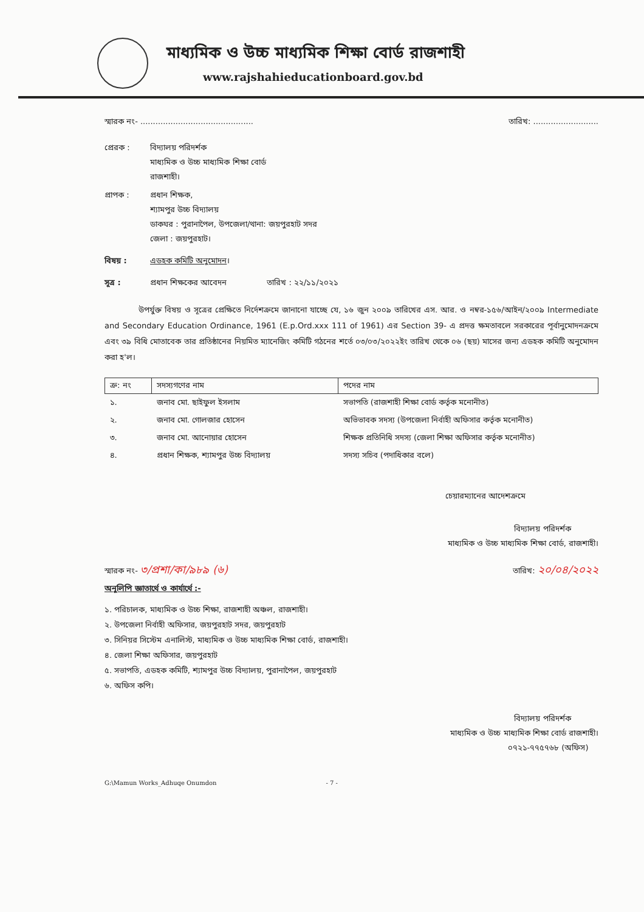মাধ্যমিক ও উচ্চ মাধ্যমিক শিক্ষা বোর্ড রাজশাহী
www.rajshahieducationboard.gov.bd
স্মারক নং- ............................................. তারিখ: ..........................
প্রেরক : বিদ্যালয় পরিদর্শক
মাধ্যমিক ও উচ্চ মাধ্যমিক শিক্ষা বোর্ড
রাজশাহী।
প্রাপক : প্রধান শিক্ষক,
শ্যামপুর উচ্চ বিদ্যালয়
ডাকঘর : পুরানাপৈল, উপজেলা/থানা: জয়পুরহাট সদর
জেলা : জয়পুরহাট।
বিষয় : এডহক কমিটি অনুমোদন।
সূত্র : প্রধান শিক্ষকের আবেদন তারিখ : ২২/১১/২০২১
উপর্যুক্ত বিষয় ও সূত্রের প্রেক্ষিতে নির্দেশক্রমে জানানো যাচ্ছে যে, ১৬ জুন ২০০৯ তারিখের এস. আর. ও নম্বর-১৫৬/আইন/২০০৯ Intermediate and Secondary Education Ordinance, 1961 (E.p.Ord.xxx 111 of 1961) এর Section 39- এ প্রদত্ত ক্ষমতাবলে সরকারের পূর্বানুমোদনক্রমে এবং ৩৯ বিধি মোতাবেক তার প্রতিষ্ঠানের নিয়মিত ম্যানেজিং কমিটি গঠনের শর্তে ০৩/০৩/২০২২ইং তারিখ থেকে ০৬ (ছয়) মাসের জন্য এডহক কমিটি অনুমোদন করা হ'ল।
| ক্র: নং | সদস্যগণের নাম | পদের নাম |
| --- | --- | --- |
| ১. | জনাব মো. ছাইফুল ইসলাম | সভাপতি (রাজশাহী শিক্ষা বোর্ড কর্তৃক মনোনীত) |
| ২. | জনাব মো. গোলজার হোসেন | অভিভাবক সদস্য (উপজেলা নির্বাহী অফিসার কর্তৃক মনোনীত) |
| ৩. | জনাব মো. আনোয়ার হোসেন | শিক্ষক প্রতিনিধি সদস্য (জেলা শিক্ষা অফিসার কর্তৃক মনোনীত) |
| ৪. | প্রধান শিক্ষক, শ্যামপুর উচ্চ বিদ্যালয় | সদস্য সচিব (পদাধিকার বলে) |
চেয়ারম্যানের আদেশক্রমে
বিদ্যালয় পরিদর্শক
মাধ্যমিক ও উচ্চ মাধ্যমিক শিক্ষা বোর্ড, রাজশাহী।
স্মারক নং- ৩/প্রশা/কা/৯৮৯ (৬) তারিখ: ২০/০৪/২০২২
অনুলিপি জ্ঞাতার্থে ও কার্যার্থে :-
১. পরিচালক, মাধ্যমিক ও উচ্চ শিক্ষা, রাজশাহী অঞ্চল, রাজশাহী।
২. উপজেলা নির্বাহী অফিসার, জয়পুরহাট সদর, জয়পুরহাট
৩. সিনিয়র সিস্টেম এনালিস্ট, মাধ্যমিক ও উচ্চ মাধ্যমিক শিক্ষা বোর্ড, রাজশাহী।
৪. জেলা শিক্ষা অফিসার, জয়পুরহাট
৫. সভাপতি, এডহক কমিটি, শ্যামপুর উচ্চ বিদ্যালয়, পুরানাপৈল, জয়পুরহাট
৬. অফিস কপি।
বিদ্যালয় পরিদর্শক
মাধ্যমিক ও উচ্চ মাধ্যমিক শিক্ষা বোর্ড রাজশাহী।
০৭২১-৭৭৫৭৬৮ (অফিস)
G:\Mamun Works_Adhuqe Onumdon - 7 -